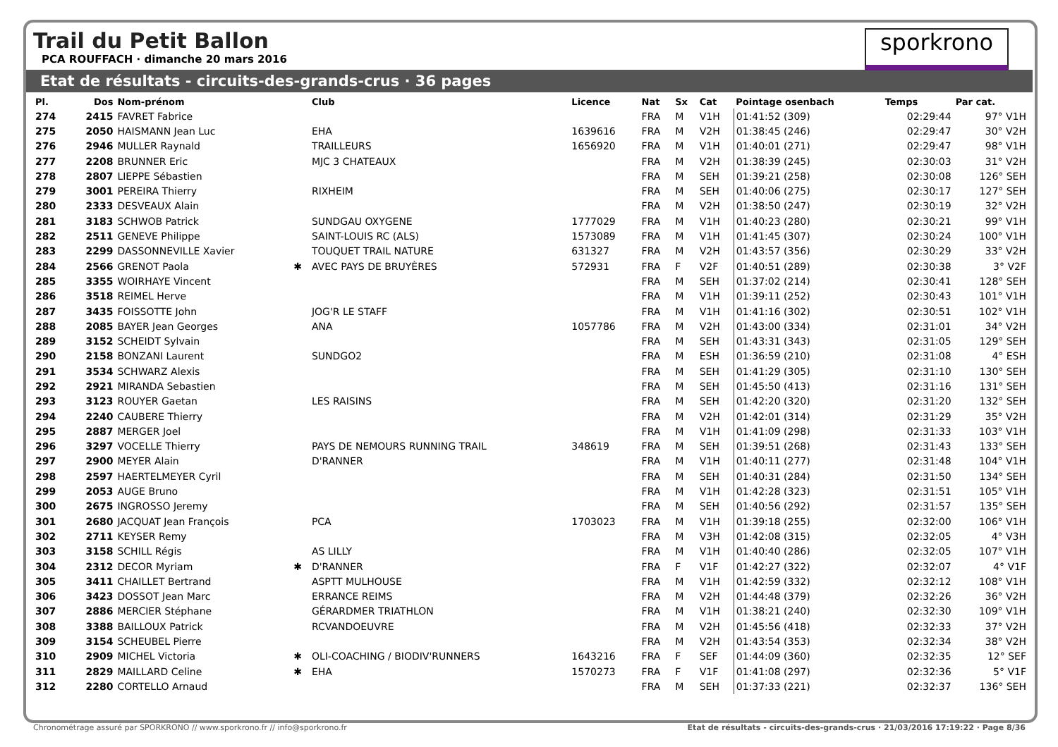sporkrono
Trail du Petit Ballon
PCA ROUFFACH · dimanche 20 mars 2016
Etat de résultats - circuits-des-grands-crus · 36 pages
| Pl. | Dos | Nom-prénom | | Club | Licence | Nat | Sx | Cat | Pointage osenbach | Temps | Par cat. |
| --- | --- | --- | --- | --- | --- | --- | --- | --- | --- | --- | --- |
| 274 | 2415 | FAVRET Fabrice | | | | FRA | M | V1H | 01:41:52 (309) | 02:29:44 | 97° V1H |
| 275 | 2050 | HAISMANN Jean Luc | | EHA | 1639616 | FRA | M | V2H | 01:38:45 (246) | 02:29:47 | 30° V2H |
| 276 | 2946 | MULLER Raynald | | TRAILLEURS | 1656920 | FRA | M | V1H | 01:40:01 (271) | 02:29:47 | 98° V1H |
| 277 | 2208 | BRUNNER Eric | | MJC 3 CHATEAUX | | FRA | M | V2H | 01:38:39 (245) | 02:30:03 | 31° V2H |
| 278 | 2807 | LIEPPE Sébastien | | | | FRA | M | SEH | 01:39:21 (258) | 02:30:08 | 126° SEH |
| 279 | 3001 | PEREIRA Thierry | | RIXHEIM | | FRA | M | SEH | 01:40:06 (275) | 02:30:17 | 127° SEH |
| 280 | 2333 | DESVEAUX Alain | | | | FRA | M | V2H | 01:38:50 (247) | 02:30:19 | 32° V2H |
| 281 | 3183 | SCHWOB Patrick | | SUNDGAU OXYGENE | 1777029 | FRA | M | V1H | 01:40:23 (280) | 02:30:21 | 99° V1H |
| 282 | 2511 | GENEVE Philippe | | SAINT-LOUIS RC (ALS) | 1573089 | FRA | M | V1H | 01:41:45 (307) | 02:30:24 | 100° V1H |
| 283 | 2299 | DASSONNEVILLE Xavier | | TOUQUET TRAIL NATURE | 631327 | FRA | M | V2H | 01:43:57 (356) | 02:30:29 | 33° V2H |
| 284 | 2566 | GRENOT Paola | ✱ | AVEC PAYS DE BRUYÈRES | 572931 | FRA | F | V2F | 01:40:51 (289) | 02:30:38 | 3° V2F |
| 285 | 3355 | WOIRHAYE Vincent | | | | FRA | M | SEH | 01:37:02 (214) | 02:30:41 | 128° SEH |
| 286 | 3518 | REIMEL Herve | | | | FRA | M | V1H | 01:39:11 (252) | 02:30:43 | 101° V1H |
| 287 | 3435 | FOISSOTTE John | | JOG'R LE STAFF | | FRA | M | V1H | 01:41:16 (302) | 02:30:51 | 102° V1H |
| 288 | 2085 | BAYER Jean Georges | | ANA | 1057786 | FRA | M | V2H | 01:43:00 (334) | 02:31:01 | 34° V2H |
| 289 | 3152 | SCHEIDT Sylvain | | | | FRA | M | SEH | 01:43:31 (343) | 02:31:05 | 129° SEH |
| 290 | 2158 | BONZANI Laurent | | SUNDGO2 | | FRA | M | ESH | 01:36:59 (210) | 02:31:08 | 4° ESH |
| 291 | 3534 | SCHWARZ Alexis | | | | FRA | M | SEH | 01:41:29 (305) | 02:31:10 | 130° SEH |
| 292 | 2921 | MIRANDA Sebastien | | | | FRA | M | SEH | 01:45:50 (413) | 02:31:16 | 131° SEH |
| 293 | 3123 | ROUYER Gaetan | | LES RAISINS | | FRA | M | SEH | 01:42:20 (320) | 02:31:20 | 132° SEH |
| 294 | 2240 | CAUBERE Thierry | | | | FRA | M | V2H | 01:42:01 (314) | 02:31:29 | 35° V2H |
| 295 | 2887 | MERGER Joel | | | | FRA | M | V1H | 01:41:09 (298) | 02:31:33 | 103° V1H |
| 296 | 3297 | VOCELLE Thierry | | PAYS DE NEMOURS RUNNING TRAIL | 348619 | FRA | M | SEH | 01:39:51 (268) | 02:31:43 | 133° SEH |
| 297 | 2900 | MEYER Alain | | D'RANNER | | FRA | M | V1H | 01:40:11 (277) | 02:31:48 | 104° V1H |
| 298 | 2597 | HAERTELMEYER Cyril | | | | FRA | M | SEH | 01:40:31 (284) | 02:31:50 | 134° SEH |
| 299 | 2053 | AUGE Bruno | | | | FRA | M | V1H | 01:42:28 (323) | 02:31:51 | 105° V1H |
| 300 | 2675 | INGROSSO Jeremy | | | | FRA | M | SEH | 01:40:56 (292) | 02:31:57 | 135° SEH |
| 301 | 2680 | JACQUAT Jean François | | PCA | 1703023 | FRA | M | V1H | 01:39:18 (255) | 02:32:00 | 106° V1H |
| 302 | 2711 | KEYSER Remy | | | | FRA | M | V3H | 01:42:08 (315) | 02:32:05 | 4° V3H |
| 303 | 3158 | SCHILL Régis | | AS LILLY | | FRA | M | V1H | 01:40:40 (286) | 02:32:05 | 107° V1H |
| 304 | 2312 | DECOR Myriam | ✱ | D'RANNER | | FRA | F | V1F | 01:42:27 (322) | 02:32:07 | 4° V1F |
| 305 | 3411 | CHAILLET Bertrand | | ASPTT MULHOUSE | | FRA | M | V1H | 01:42:59 (332) | 02:32:12 | 108° V1H |
| 306 | 3423 | DOSSOT Jean Marc | | ERRANCE REIMS | | FRA | M | V2H | 01:44:48 (379) | 02:32:26 | 36° V2H |
| 307 | 2886 | MERCIER Stéphane | | GÉRARDMER TRIATHLON | | FRA | M | V1H | 01:38:21 (240) | 02:32:30 | 109° V1H |
| 308 | 3388 | BAILLOUX Patrick | | RCVANDOEUVRE | | FRA | M | V2H | 01:45:56 (418) | 02:32:33 | 37° V2H |
| 309 | 3154 | SCHEUBEL Pierre | | | | FRA | M | V2H | 01:43:54 (353) | 02:32:34 | 38° V2H |
| 310 | 2909 | MICHEL Victoria | ✱ | OLI-COACHING / BIODIV'RUNNERS | 1643216 | FRA | F | SEF | 01:44:09 (360) | 02:32:35 | 12° SEF |
| 311 | 2829 | MAILLARD Celine | ✱ | EHA | 1570273 | FRA | F | V1F | 01:41:08 (297) | 02:32:36 | 5° V1F |
| 312 | 2280 | CORTELLO Arnaud | | | | FRA | M | SEH | 01:37:33 (221) | 02:32:37 | 136° SEH |
Chronométrage assuré par SPORKRONO // www.sporkrono.fr // info@sporkrono.fr Etat de résultats - circuits-des-grands-crus · 21/03/2016 17:19:22 · Page 8/36